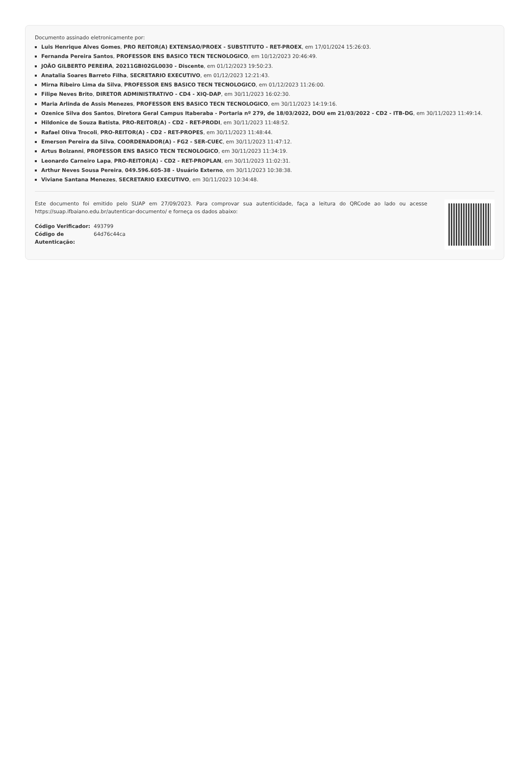Documento assinado eletronicamente por:
Luis Henrique Alves Gomes, PRO REITOR(A) EXTENSAO/PROEX - SUBSTITUTO - RET-PROEX, em 17/01/2024 15:26:03.
Fernanda Pereira Santos, PROFESSOR ENS BASICO TECN TECNOLOGICO, em 10/12/2023 20:46:49.
JOÃO GILBERTO PEREIRA, 20211GBI02GL0030 - Discente, em 01/12/2023 19:50:23.
Anatalia Soares Barreto Filha, SECRETARIO EXECUTIVO, em 01/12/2023 12:21:43.
Mirna Ribeiro Lima da Silva, PROFESSOR ENS BASICO TECN TECNOLOGICO, em 01/12/2023 11:26:00.
Filipe Neves Brito, DIRETOR ADMINISTRATIVO - CD4 - XIQ-DAP, em 30/11/2023 16:02:30.
Maria Arlinda de Assis Menezes, PROFESSOR ENS BASICO TECN TECNOLOGICO, em 30/11/2023 14:19:16.
Ozenice Silva dos Santos, Diretora Geral Campus Itaberaba - Portaria nº 279, de 18/03/2022, DOU em 21/03/2022 - CD2 - ITB-DG, em 30/11/2023 11:49:14.
Hildonice de Souza Batista, PRO-REITOR(A) - CD2 - RET-PRODI, em 30/11/2023 11:48:52.
Rafael Oliva Trocoli, PRO-REITOR(A) - CD2 - RET-PROPES, em 30/11/2023 11:48:44.
Emerson Pereira da Silva, COORDENADOR(A) - FG2 - SER-CUEC, em 30/11/2023 11:47:12.
Artus Bolzanni, PROFESSOR ENS BASICO TECN TECNOLOGICO, em 30/11/2023 11:34:19.
Leonardo Carneiro Lapa, PRO-REITOR(A) - CD2 - RET-PROPLAN, em 30/11/2023 11:02:31.
Arthur Neves Sousa Pereira, 049.596.605-38 - Usuário Externo, em 30/11/2023 10:38:38.
Viviane Santana Menezes, SECRETARIO EXECUTIVO, em 30/11/2023 10:34:48.
Este documento foi emitido pelo SUAP em 27/09/2023. Para comprovar sua autenticidade, faça a leitura do QRCode ao lado ou acesse https://suap.ifbaiano.edu.br/autenticar-documento/ e forneça os dados abaixo:
| Código Verificador: | 493799 |
| Código de Autenticação: | 64d76c44ca |